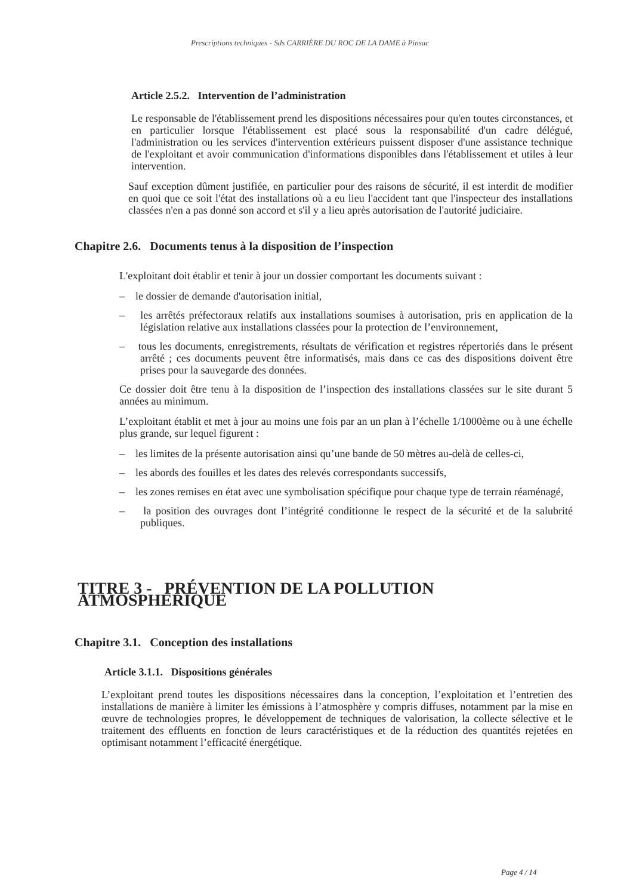Prescriptions techniques - Sds CARRIÈRE DU ROC DE LA DAME à Pinsac
Article 2.5.2. Intervention de l’administration
Le responsable de l'établissement prend les dispositions nécessaires pour qu'en toutes circonstances, et en particulier lorsque l'établissement est placé sous la responsabilité d'un cadre délégué, l'administration ou les services d'intervention extérieurs puissent disposer d'une assistance technique de l'exploitant et avoir communication d'informations disponibles dans l'établissement et utiles à leur intervention.
Sauf exception dûment justifiée, en particulier pour des raisons de sécurité, il est interdit de modifier en quoi que ce soit l'état des installations où a eu lieu l'accident tant que l'inspecteur des installations classées n'en a pas donné son accord et s'il y a lieu après autorisation de l'autorité judiciaire.
Chapitre 2.6. Documents tenus à la disposition de l’inspection
L'exploitant doit établir et tenir à jour un dossier comportant les documents suivant :
– le dossier de demande d'autorisation initial,
– les arrêtés préfectoraux relatifs aux installations soumises à autorisation, pris en application de la législation relative aux installations classées pour la protection de l’environnement,
– tous les documents, enregistrements, résultats de vérification et registres répertoriés dans le présent arrêté ; ces documents peuvent être informatisés, mais dans ce cas des dispositions doivent être prises pour la sauvegarde des données.
Ce dossier doit être tenu à la disposition de l’inspection des installations classées sur le site durant 5 années au minimum.
L’exploitant établit et met à jour au moins une fois par an un plan à l’échelle 1/1000ème ou à une échelle plus grande, sur lequel figurent :
– les limites de la présente autorisation ainsi qu’une bande de 50 mètres au-delà de celles-ci,
– les abords des fouilles et les dates des relevés correspondants successifs,
– les zones remises en état avec une symbolisation spécifique pour chaque type de terrain réaménagé,
– la position des ouvrages dont l’intégrité conditionne le respect de la sécurité et de la salubrité publiques.
TITRE 3 - PRÉVENTION DE LA POLLUTION ATMOSPHÉRIQUE
Chapitre 3.1. Conception des installations
Article 3.1.1. Dispositions générales
L’exploitant prend toutes les dispositions nécessaires dans la conception, l’exploitation et l’entretien des installations de manière à limiter les émissions à l’atmosphère y compris diffuses, notamment par la mise en œuvre de technologies propres, le développement de techniques de valorisation, la collecte sélective et le traitement des effluents en fonction de leurs caractéristiques et de la réduction des quantités rejetées en optimisant notamment l’efficacité énergétique.
Page 4 / 14